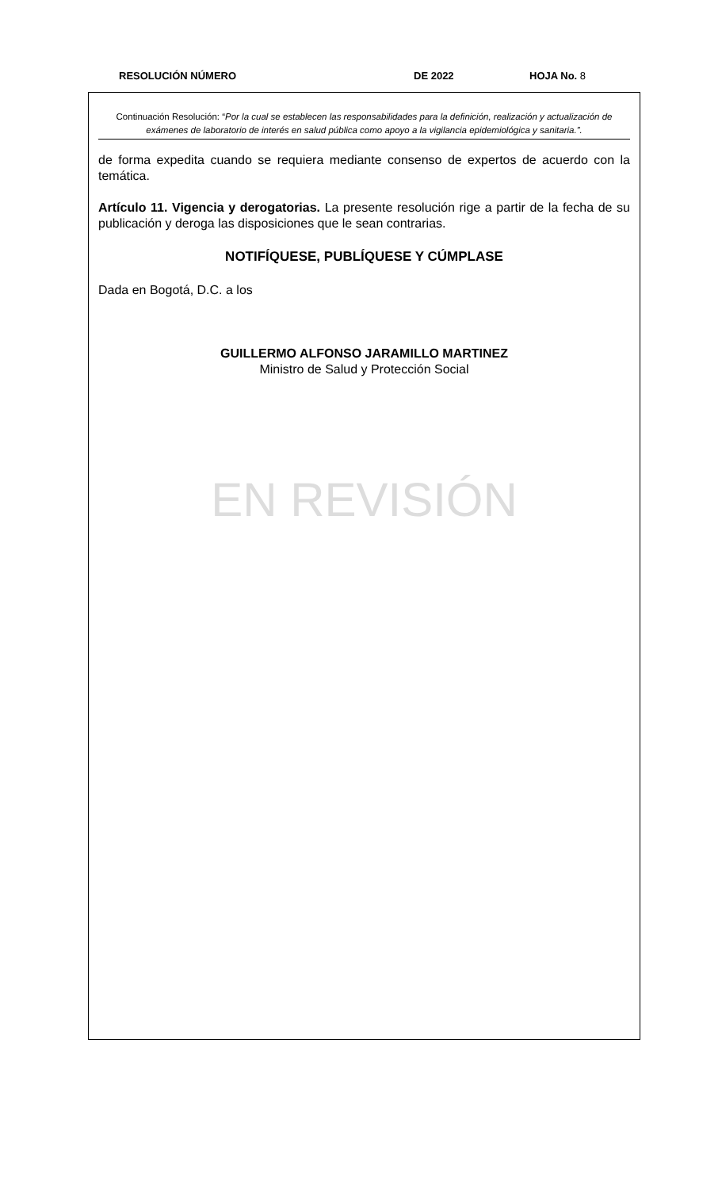RESOLUCIÓN NÚMERO DE 2022 HOJA No. 8
Continuación Resolución: “Por la cual se establecen las responsabilidades para la definición, realización y actualización de exámenes de laboratorio de interés en salud pública como apoyo a la vigilancia epidemiológica y sanitaria.”.
de forma expedita cuando se requiera mediante consenso de expertos de acuerdo con la temática.
Artículo 11. Vigencia y derogatorias. La presente resolución rige a partir de la fecha de su publicación y deroga las disposiciones que le sean contrarias.
NOTIFÍQUESE, PUBLÍQUESE Y CÚMPLASE
Dada en Bogotá, D.C. a los
GUILLERMO ALFONSO JARAMILLO MARTINEZ
Ministro de Salud y Protección Social
EN REVISIÓN